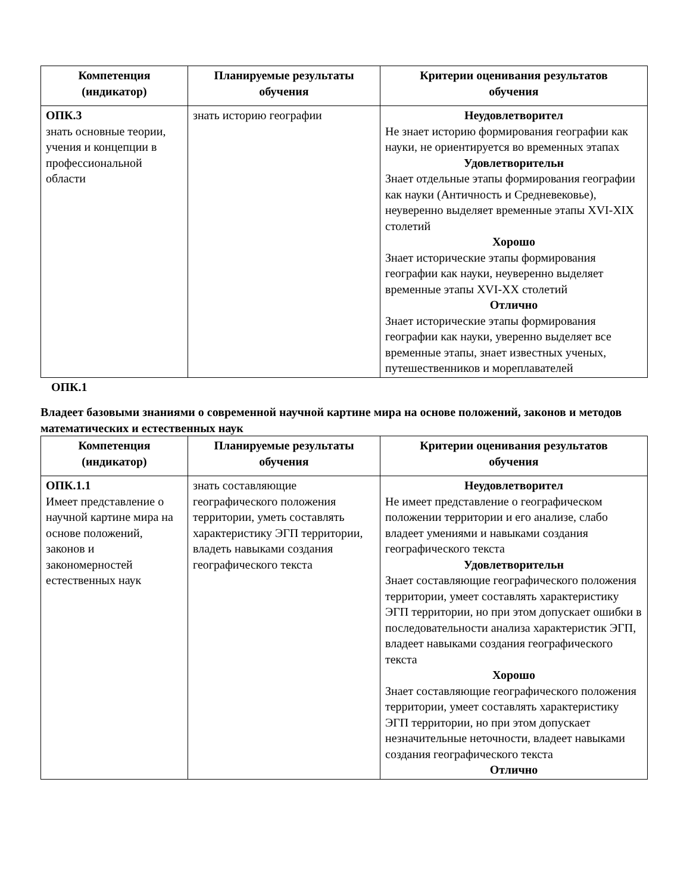| Компетенция (индикатор) | Планируемые результаты обучения | Критерии оценивания результатов обучения |
| --- | --- | --- |
| ОПК.3 знать основные теории, учения и концепции в профессиональной области | знать историю географии | Неудовлетворител Не знает историю формирования географии как науки, не ориентируется во временных этапах Удовлетворительн Знает отдельные этапы формирования географии как науки (Античность и Средневековье), неуверенно выделяет временные этапы XVI-XIX столетий Хорошо Знает исторические этапы формирования географии как науки, неуверенно выделяет временные этапы XVI-XX столетий Отлично Знает исторические этапы формирования географии как науки, уверенно выделяет все временные этапы, знает известных ученых, путешественников и мореплавателей |
ОПК.1
Владеет базовыми знаниями о современной научной картине мира на основе положений, законов и методов математических и естественных наук
| Компетенция (индикатор) | Планируемые результаты обучения | Критерии оценивания результатов обучения |
| --- | --- | --- |
| ОПК.1.1 Имеет представление о научной картине мира на основе положений, законов и закономерностей естественных наук | знать составляющие географического положения территории, уметь составлять характеристику ЭГП территории, владеть навыками создания географического текста | Неудовлетворител Не имеет представление о географическом положении территории и его анализе, слабо владеет умениями и навыками создания географического текста Удовлетворительн Знает составляющие географического положения территории, умеет составлять характеристику ЭГП территории, но при этом допускает ошибки в последовательности анализа характеристик ЭГП, владеет навыками создания географического текста Хорошо Знает составляющие географического положения территории, умеет составлять характеристику ЭГП территории, но при этом допускает незначительные неточности, владеет навыками создания географического текста Отлично |